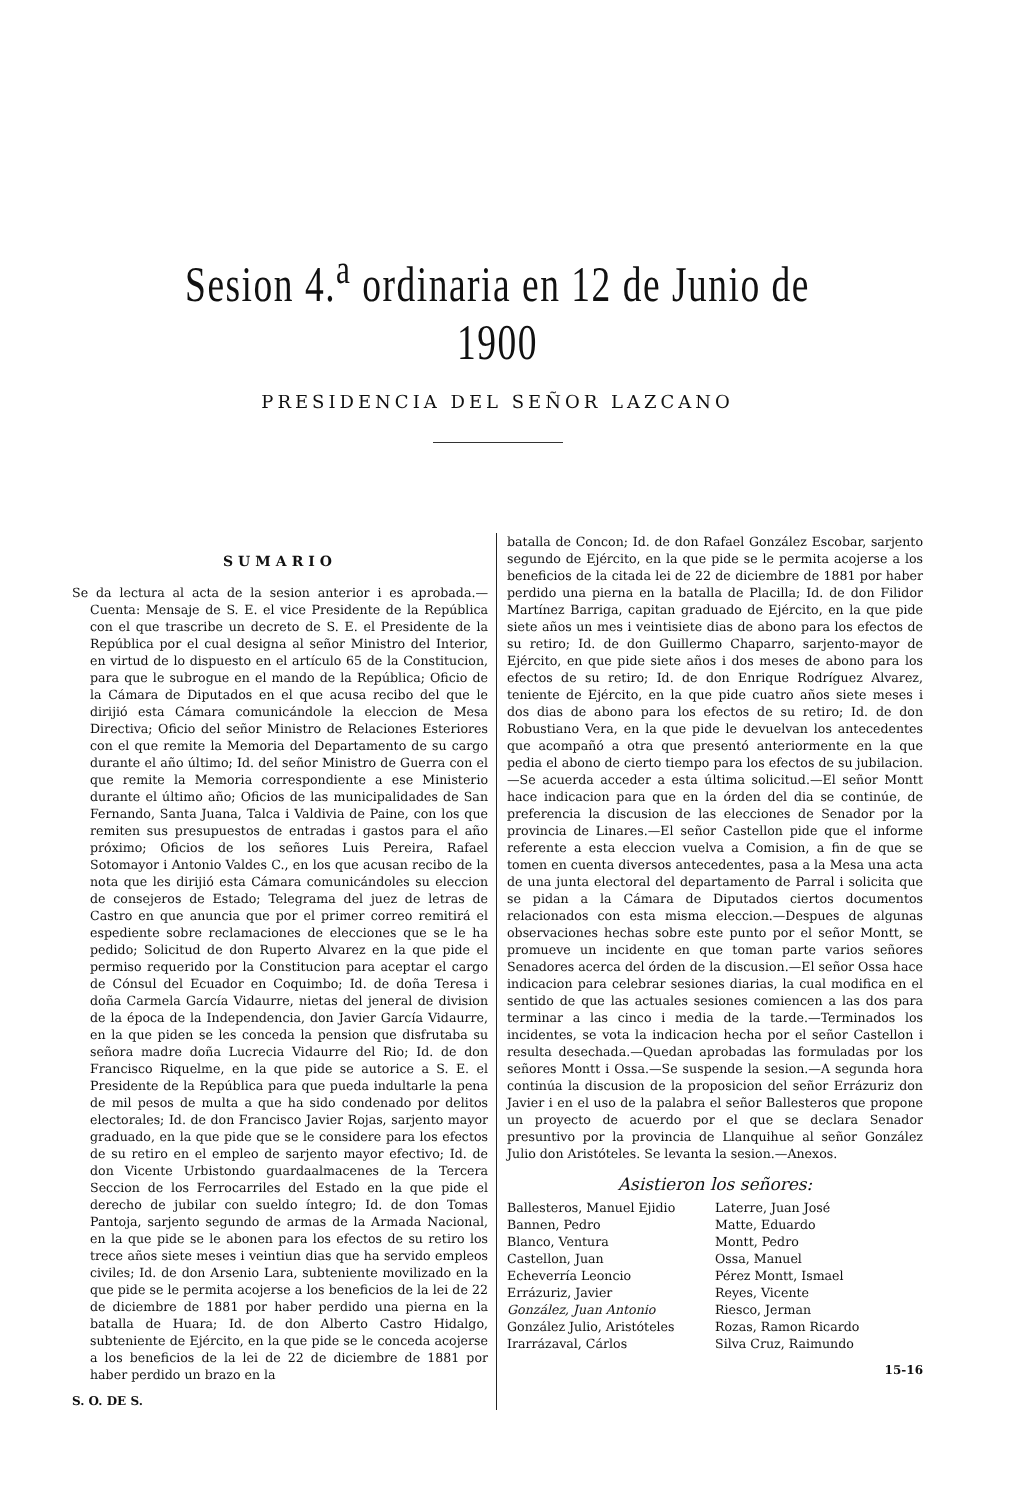Sesion 4.<sup>a</sup> ordinaria en 12 de Junio de 1900
PRESIDENCIA DEL SEÑOR LAZCANO
SUMARIO
Se da lectura al acta de la sesion anterior i es aprobada.—Cuenta: Mensaje de S. E. el vice Presidente de la República con el que trascribe un decreto de S. E. el Presidente de la República por el cual designa al señor Ministro del Interior, en virtud de lo dispuesto en el artículo 65 de la Constitucion, para que le subrogue en el mando de la República; Oficio de la Cámara de Diputados en el que acusa recibo del que le dirijió esta Cámara comunicándole la eleccion de Mesa Directiva; Oficio del señor Ministro de Relaciones Esteriores con el que remite la Memoria del Departamento de su cargo durante el año último; Id. del señor Ministro de Guerra con el que remite la Memoria correspondiente a ese Ministerio durante el último año; Oficios de las municipalidades de San Fernando, Santa Juana, Talca i Valdivia de Paine, con los que remiten sus presupuestos de entradas i gastos para el año próximo; Oficios de los señores Luis Pereira, Rafael Sotomayor i Antonio Valdes C., en los que acusan recibo de la nota que les dirijió esta Cámara comunicándoles su eleccion de consejeros de Estado; Telegrama del juez de letras de Castro en que anuncia que por el primer correo remitirá el espediente sobre reclamaciones de elecciones que se le ha pedido; Solicitud de don Ruperto Alvarez en la que pide el permiso requerido por la Constitucion para aceptar el cargo de Cónsul del Ecuador en Coquimbo; Id. de doña Teresa i doña Carmela García Vidaurre, nietas del jeneral de division de la época de la Independencia, don Javier García Vidaurre, en la que piden se les conceda la pension que disfrutaba su señora madre doña Lucrecia Vidaurre del Rio; Id. de don Francisco Riquelme, en la que pide se autorice a S. E. el Presidente de la República para que pueda indultarle la pena de mil pesos de multa a que ha sido condenado por delitos electorales; Id. de don Francisco Javier Rojas, sarjento mayor graduado, en la que pide que se le considere para los efectos de su retiro en el empleo de sarjento mayor efectivo; Id. de don Vicente Urbistondo guardaalmacenes de la Tercera Seccion de los Ferrocarriles del Estado en la que pide el derecho de jubilar con sueldo íntegro; Id. de don Tomas Pantoja, sarjento segundo de armas de la Armada Nacional, en la que pide se le abonen para los efectos de su retiro los trece años siete meses i veintiun dias que ha servido empleos civiles; Id. de don Arsenio Lara, subteniente movilizado en la que pide se le permita acojerse a los beneficios de la lei de 22 de diciembre de 1881 por haber perdido una pierna en la batalla de Huara; Id. de don Alberto Castro Hidalgo, subteniente de Ejército, en la que pide se le conceda acojerse a los beneficios de la lei de 22 de diciembre de 1881 por haber perdido un brazo en la
S. O. DE S.
batalla de Concon; Id. de don Rafael González Escobar, sarjento segundo de Ejército, en la que pide se le permita acojerse a los beneficios de la citada lei de 22 de diciembre de 1881 por haber perdido una pierna en la batalla de Placilla; Id. de don Filidor Martínez Barriga, capitan graduado de Ejército, en la que pide siete años un mes i veintisiete dias de abono para los efectos de su retiro; Id. de don Guillermo Chaparro, sarjento-mayor de Ejército, en que pide siete años i dos meses de abono para los efectos de su retiro; Id. de don Enrique Rodríguez Alvarez, teniente de Ejército, en la que pide cuatro años siete meses i dos dias de abono para los efectos de su retiro; Id. de don Robustiano Vera, en la que pide le devuelvan los antecedentes que acompañó a otra que presentó anteriormente en la que pedia el abono de cierto tiempo para los efectos de su jubilacion.—Se acuerda acceder a esta última solicitud.—El señor Montt hace indicacion para que en la órden del dia se continúe, de preferencia la discusion de las elecciones de Senador por la provincia de Linares.—El señor Castellon pide que el informe referente a esta eleccion vuelva a Comision, a fin de que se tomen en cuenta diversos antecedentes, pasa a la Mesa una acta de una junta electoral del departamento de Parral i solicita que se pidan a la Cámara de Diputados ciertos documentos relacionados con esta misma eleccion.—Despues de algunas observaciones hechas sobre este punto por el señor Montt, se promueve un incidente en que toman parte varios señores Senadores acerca del órden de la discusion.—El señor Ossa hace indicacion para celebrar sesiones diarias, la cual modifica en el sentido de que las actuales sesiones comiencen a las dos para terminar a las cinco i media de la tarde.—Terminados los incidentes, se vota la indicacion hecha por el señor Castellon i resulta desechada.—Quedan aprobadas las formuladas por los señores Montt i Ossa.—Se suspende la sesion.—A segunda hora continúa la discusion de la proposicion del señor Errázuriz don Javier i en el uso de la palabra el señor Ballesteros que propone un proyecto de acuerdo por el que se declara Senador presuntivo por la provincia de Llanquihue al señor González Julio don Aristóteles. Se levanta la sesion.—Anexos.
Asistieron los señores:
Ballesteros, Manuel Ejidio
Bannen, Pedro
Blanco, Ventura
Castellon, Juan
Echeverría Leoncio
Errázuriz, Javier
González, Juan Antonio
González Julio, Aristóteles
Irarrázaval, Cárlos
Laterre, Juan José
Matte, Eduardo
Montt, Pedro
Ossa, Manuel
Pérez Montt, Ismael
Reyes, Vicente
Riesco, Jerman
Rozas, Ramon Ricardo
Silva Cruz, Raimundo
15-16